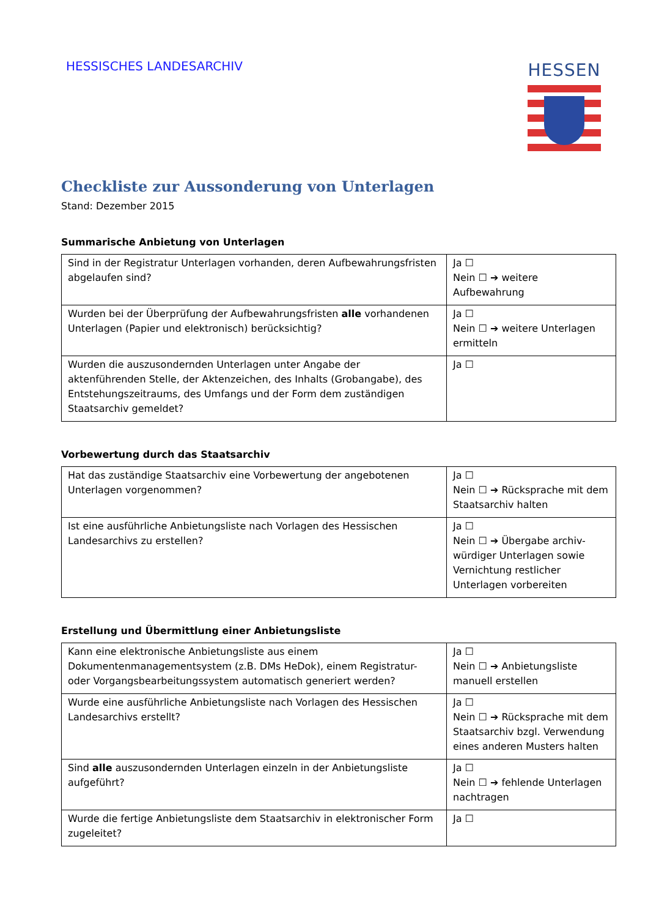HESSISCHES LANDESARCHIV HESSEN
Checkliste zur Aussonderung von Unterlagen
Stand: Dezember 2015
Summarische Anbietung von Unterlagen
| Sind in der Registratur Unterlagen vorhanden, deren Aufbewahrungsfristen abgelaufen sind? | Ja ☐ Nein ☐ ➔ weitere Aufbewahrung |
| Wurden bei der Überprüfung der Aufbewahrungsfristen alle vorhandenen Unterlagen (Papier und elektronisch) berücksichtig? | Ja ☐ Nein ☐ ➔ weitere Unterlagen ermitteln |
| Wurden die auszusondernden Unterlagen unter Angabe der aktenführenden Stelle, der Aktenzeichen, des Inhalts (Grobangabe), des Entstehungszeitraums, des Umfangs und der Form dem zuständigen Staatsarchiv gemeldet? | Ja ☐ |
Vorbewertung durch das Staatsarchiv
| Hat das zuständige Staatsarchiv eine Vorbewertung der angebotenen Unterlagen vorgenommen? | Ja ☐ Nein ☐ ➔ Rücksprache mit dem Staatsarchiv halten |
| Ist eine ausführliche Anbietungsliste nach Vorlagen des Hessischen Landesarchivs zu erstellen? | Ja ☐ Nein ☐ ➔ Übergabe archiv-würdiger Unterlagen sowie Vernichtung restlicher Unterlagen vorbereiten |
Erstellung und Übermittlung einer Anbietungsliste
| Kann eine elektronische Anbietungsliste aus einem Dokumentenmanagementsystem (z.B. DMs HeDok), einem Registratur- oder Vorgangsbearbeitungssystem automatisch generiert werden? | Ja ☐ Nein ☐ ➔ Anbietungsliste manuell erstellen |
| Wurde eine ausführliche Anbietungsliste nach Vorlagen des Hessischen Landesarchivs erstellt? | Ja ☐ Nein ☐ ➔ Rücksprache mit dem Staatsarchiv bzgl. Verwendung eines anderen Musters halten |
| Sind alle auszusondernden Unterlagen einzeln in der Anbietungsliste aufgeführt? | Ja ☐ Nein ☐ ➔ fehlende Unterlagen nachtragen |
| Wurde die fertige Anbietungsliste dem Staatsarchiv in elektronischer Form zugeleitet? | Ja ☐ |